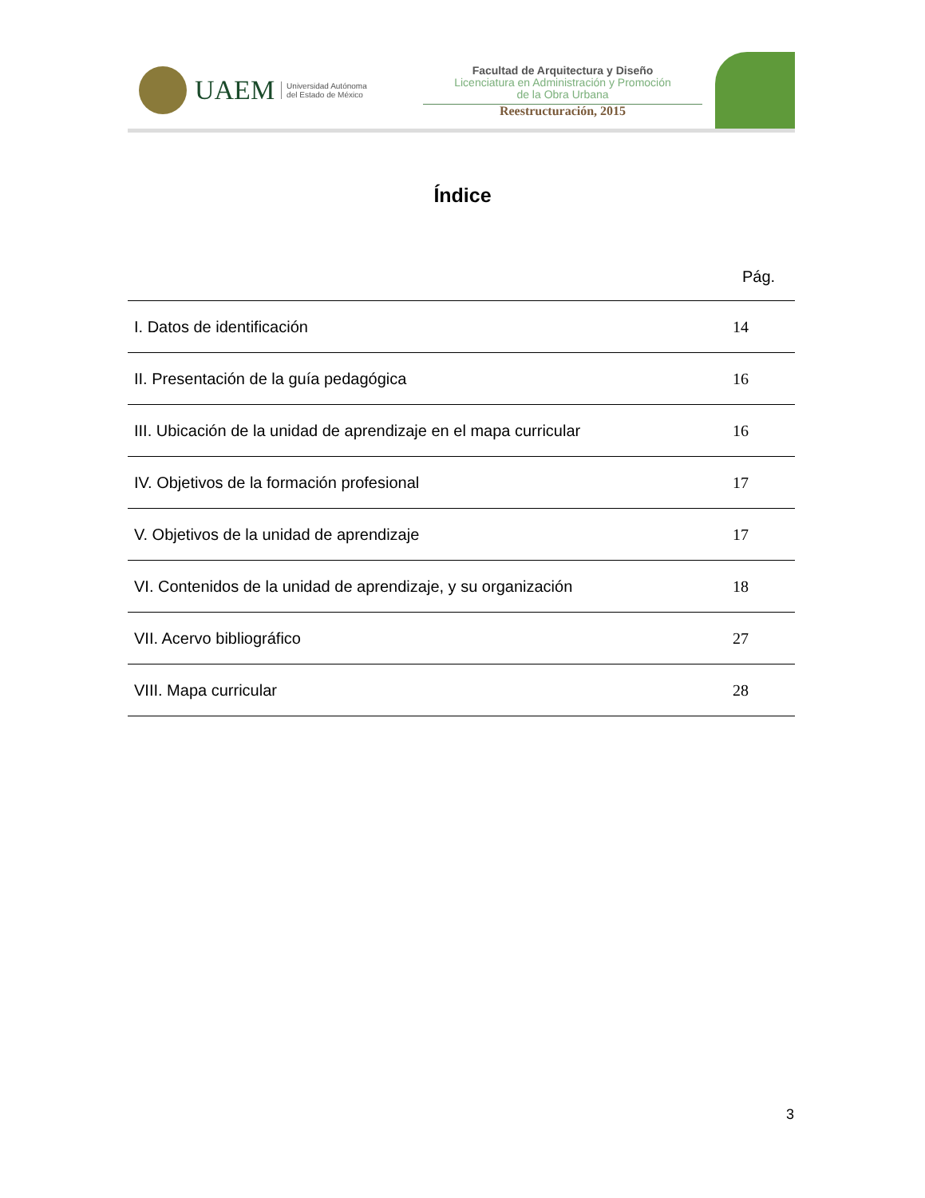UAEM Universidad Autónoma
del Estado de México
Facultad de Arquitectura y Diseño
Licenciatura en Administración y Promoción
de la Obra Urbana
Reestructuración, 2015
Índice
Pág.
| I. Datos de identificación | 14 |
| II. Presentación de la guía pedagógica | 16 |
| III. Ubicación de la unidad de aprendizaje en el mapa curricular | 16 |
| IV. Objetivos de la formación profesional | 17 |
| V. Objetivos de la unidad de aprendizaje | 17 |
| VI. Contenidos de la unidad de aprendizaje, y su organización | 18 |
| VII. Acervo bibliográfico | 27 |
| VIII. Mapa curricular | 28 |
3